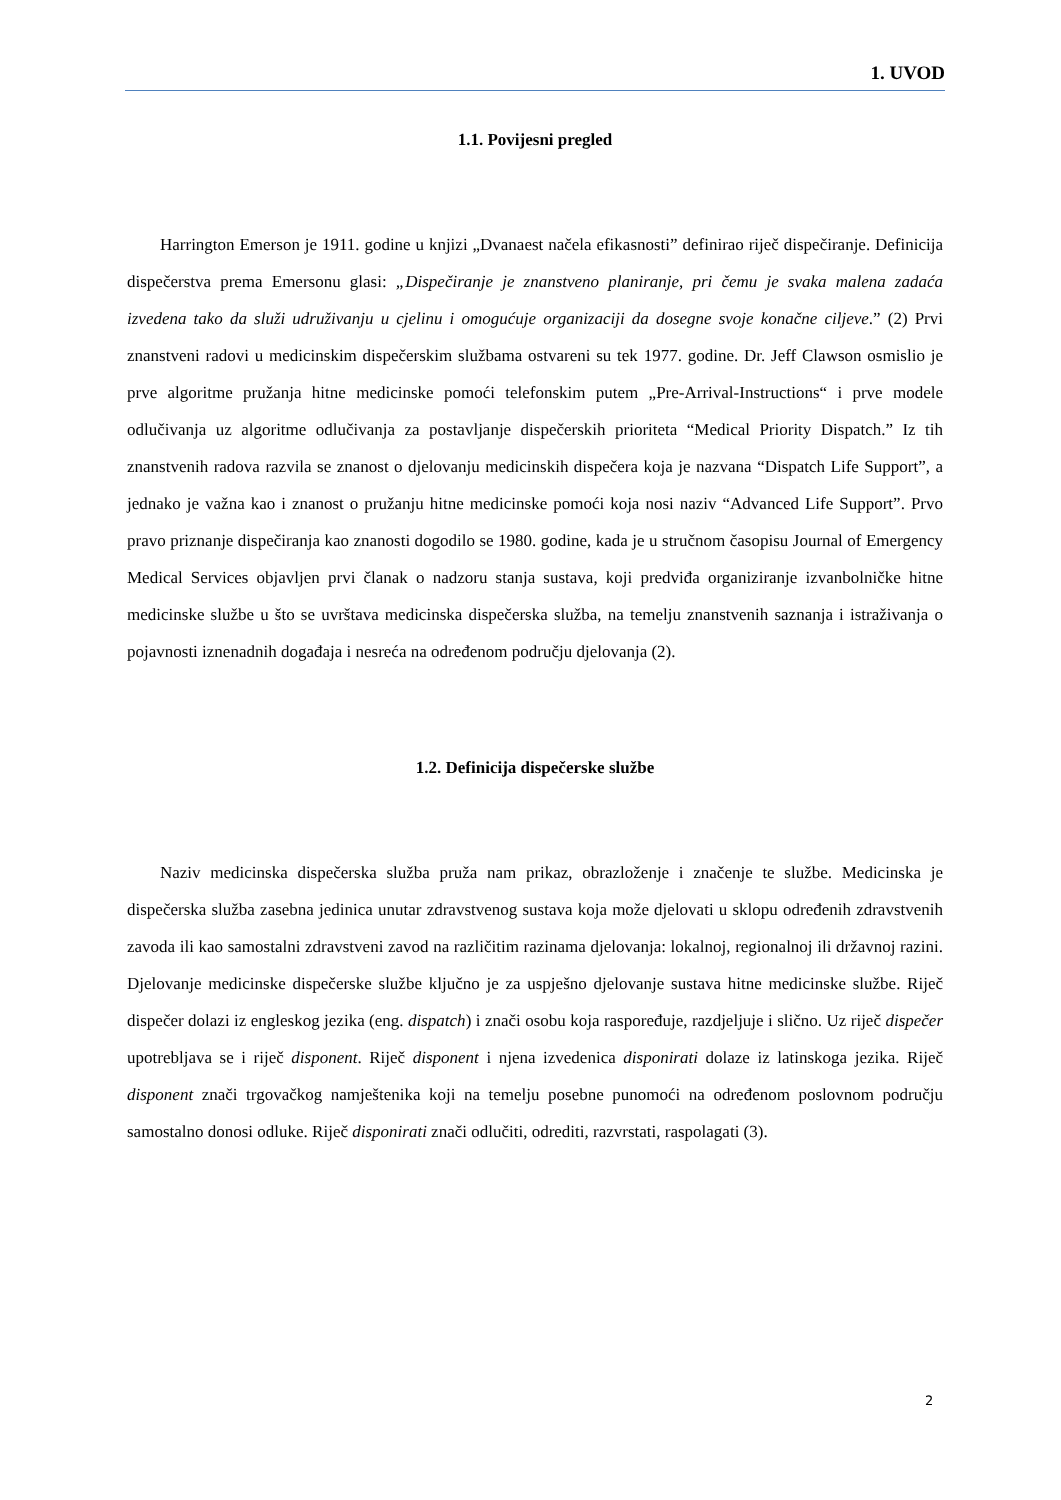1. UVOD
1.1. Povijesni pregled
Harrington Emerson je 1911. godine u knjizi „Dvanaest načela efikasnosti” definirao riječ dispečiranje. Definicija dispečerstva prema Emersonu glasi: „Dispečiranje je znanstveno planiranje, pri čemu je svaka malena zadaća izvedena tako da služi udruživanju u cjelinu i omogućuje organizaciji da dosegne svoje konačne ciljeve.” (2) Prvi znanstveni radovi u medicinskim dispečerskim službama ostvareni su tek 1977. godine. Dr. Jeff Clawson osmislio je prve algoritme pružanja hitne medicinske pomoći telefonskim putem „Pre-Arrival-Instructions“ i prve modele odlučivanja uz algoritme odlučivanja za postavljanje dispečerskih prioriteta “Medical Priority Dispatch.” Iz tih znanstvenih radova razvila se znanost o djelovanju medicinskih dispečera koja je nazvana “Dispatch Life Support”, a jednako je važna kao i znanost o pružanju hitne medicinske pomoći koja nosi naziv “Advanced Life Support”. Prvo pravo priznanje dispečiranja kao znanosti dogodilo se 1980. godine, kada je u stručnom časopisu Journal of Emergency Medical Services objavljen prvi članak o nadzoru stanja sustava, koji predviđa organiziranje izvanbolničke hitne medicinske službe u što se uvrštava medicinska dispečerska služba, na temelju znanstvenih saznanja i istraživanja o pojavnosti iznenadnih događaja i nesreća na određenom području djelovanja (2).
1.2. Definicija dispečerske službe
Naziv medicinska dispečerska služba pruža nam prikaz, obrazloženje i značenje te službe. Medicinska je dispečerska služba zasebna jedinica unutar zdravstvenog sustava koja može djelovati u sklopu određenih zdravstvenih zavoda ili kao samostalni zdravstveni zavod na različitim razinama djelovanja: lokalnoj, regionalnoj ili državnoj razini. Djelovanje medicinske dispečerske službe ključno je za uspješno djelovanje sustava hitne medicinske službe. Riječ dispečer dolazi iz engleskog jezika (eng. dispatch) i znači osobu koja raspoređuje, razdjeljuje i slično. Uz riječ dispečer upotrebljava se i riječ disponent. Riječ disponent i njena izvedenica disponirati dolaze iz latinskoga jezika. Riječ disponent znači trgovačkog namještenika koji na temelju posebne punomoći na određenom poslovnom području samostalno donosi odluke. Riječ disponirati znači odlučiti, odrediti, razvrstati, raspolagati (3).
2